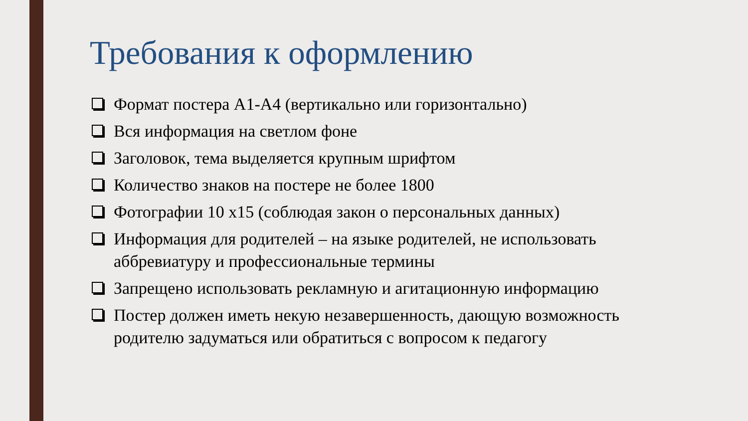Требования к оформлению
Формат постера А1-А4 (вертикально или горизонтально)
Вся информация на светлом фоне
Заголовок, тема выделяется крупным шрифтом
Количество знаков на постере не более 1800
Фотографии 10 х15 (соблюдая закон о персональных данных)
Информация для родителей – на языке родителей, не использовать аббревиатуру и профессиональные термины
Запрещено использовать рекламную и агитационную информацию
Постер должен иметь некую незавершенность, дающую возможность родителю задуматься или обратиться с вопросом к педагогу